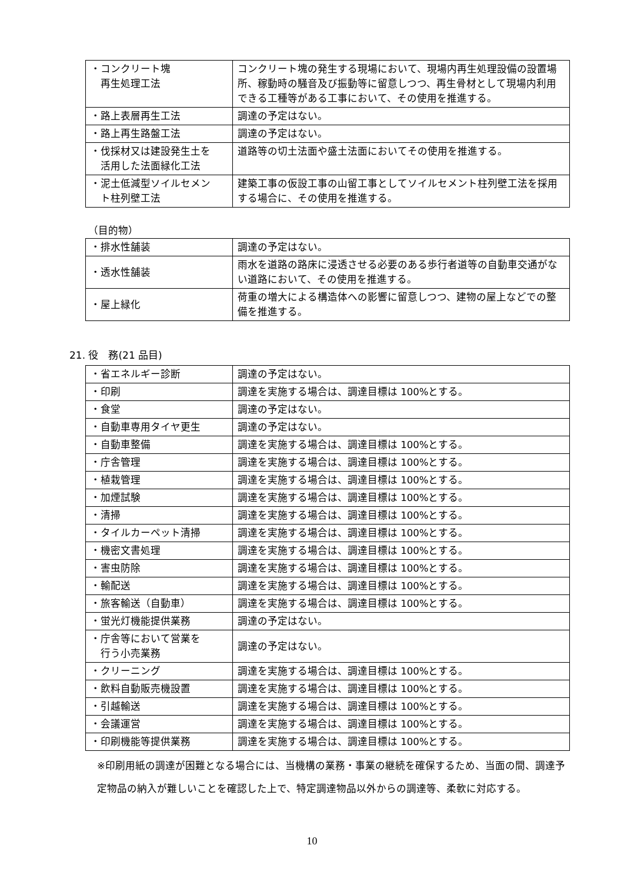| ・コンクリート塊 再生処理工法 | コンクリート塊の発生する現場において、現場内再生処理設備の設置場所、稼動時の騒音及び振動等に留意しつつ、再生骨材として現場内利用できる工種等がある工事において、その使用を推進する。 |
| ・路上表層再生工法 | 調達の予定はない。 |
| ・路上再生路盤工法 | 調達の予定はない。 |
| ・伐採材又は建設発生土を 活用した法面緑化工法 | 道路等の切土法面や盛土法面においてその使用を推進する。 |
| ・泥土低減型ソイルセメン ト柱列壁工法 | 建築工事の仮設工事の山留工事としてソイルセメント柱列壁工法を採用する場合に、その使用を推進する。 |
（目的物）
| ・排水性舗装 | 調達の予定はない。 |
| ・透水性舗装 | 雨水を道路の路床に浸透させる必要のある歩行者道等の自動車交通がない道路において、その使用を推進する。 |
| ・屋上緑化 | 荷重の増大による構造体への影響に留意しつつ、建物の屋上などでの整備を推進する。 |
21. 役　務(21 品目)
| ・省エネルギー診断 | 調達の予定はない。 |
| ・印刷 | 調達を実施する場合は、調達目標は 100%とする。 |
| ・食堂 | 調達の予定はない。 |
| ・自動車専用タイヤ更生 | 調達の予定はない。 |
| ・自動車整備 | 調達を実施する場合は、調達目標は 100%とする。 |
| ・庁舎管理 | 調達を実施する場合は、調達目標は 100%とする。 |
| ・植栽管理 | 調達を実施する場合は、調達目標は 100%とする。 |
| ・加煙試験 | 調達を実施する場合は、調達目標は 100%とする。 |
| ・清掃 | 調達を実施する場合は、調達目標は 100%とする。 |
| ・タイルカーペット清掃 | 調達を実施する場合は、調達目標は 100%とする。 |
| ・機密文書処理 | 調達を実施する場合は、調達目標は 100%とする。 |
| ・害虫防除 | 調達を実施する場合は、調達目標は 100%とする。 |
| ・輸配送 | 調達を実施する場合は、調達目標は 100%とする。 |
| ・旅客輸送（自動車） | 調達を実施する場合は、調達目標は 100%とする。 |
| ・蛍光灯機能提供業務 | 調達の予定はない。 |
| ・庁舎等において営業を 行う小売業務 | 調達の予定はない。 |
| ・クリーニング | 調達を実施する場合は、調達目標は 100%とする。 |
| ・飲料自動販売機設置 | 調達を実施する場合は、調達目標は 100%とする。 |
| ・引越輸送 | 調達を実施する場合は、調達目標は 100%とする。 |
| ・会議運営 | 調達を実施する場合は、調達目標は 100%とする。 |
| ・印刷機能等提供業務 | 調達を実施する場合は、調達目標は 100%とする。 |
※印刷用紙の調達が困難となる場合には、当機構の業務・事業の継続を確保するため、当面の間、調達予定物品の納入が難しいことを確認した上で、特定調達物品以外からの調達等、柔軟に対応する。
10